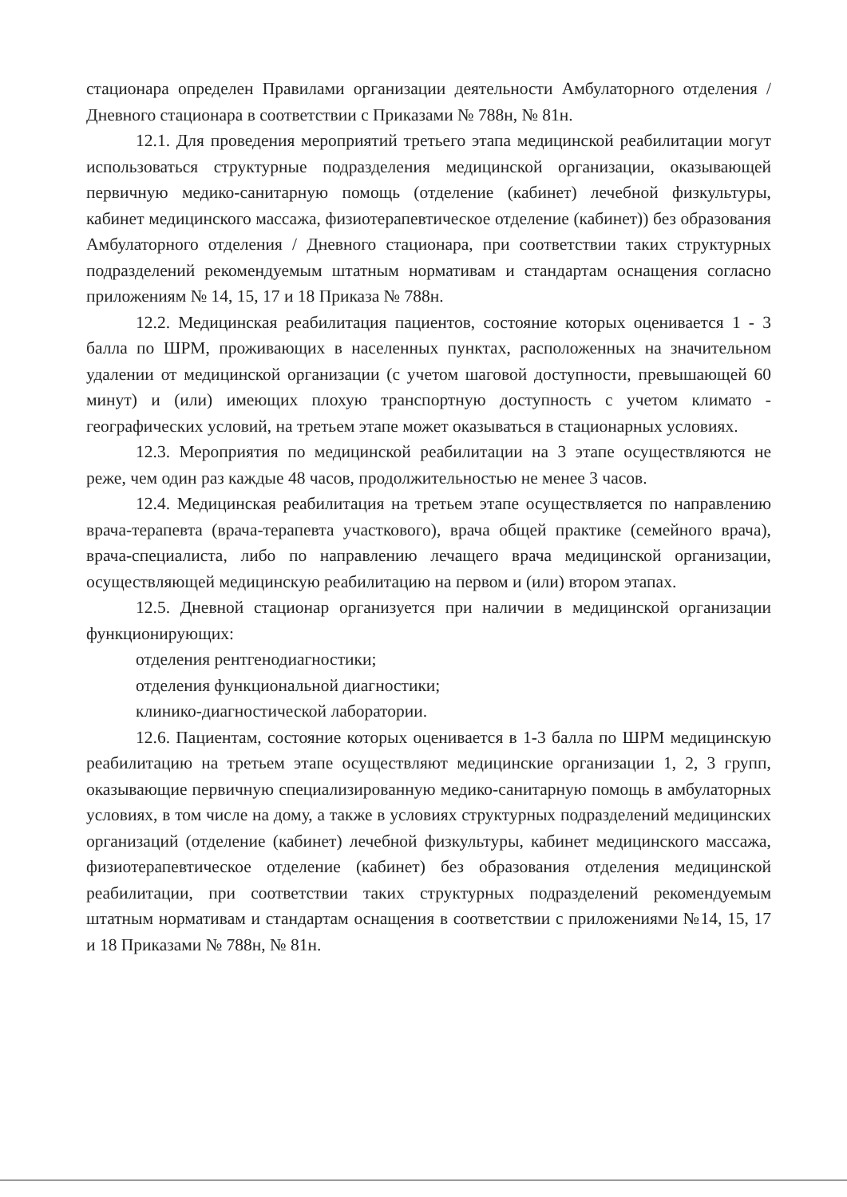стационара определен Правилами организации деятельности Амбулаторного отделения / Дневного стационара в соответствии с Приказами № 788н, № 81н.
12.1. Для проведения мероприятий третьего этапа медицинской реабилитации могут использоваться структурные подразделения медицинской организации, оказывающей первичную медико-санитарную помощь (отделение (кабинет) лечебной физкультуры, кабинет медицинского массажа, физиотерапевтическое отделение (кабинет)) без образования Амбулаторного отделения / Дневного стационара, при соответствии таких структурных подразделений рекомендуемым штатным нормативам и стандартам оснащения согласно приложениям № 14, 15, 17 и 18 Приказа № 788н.
12.2. Медицинская реабилитация пациентов, состояние которых оценивается 1 - 3 балла по ШРМ, проживающих в населенных пунктах, расположенных на значительном удалении от медицинской организации (с учетом шаговой доступности, превышающей 60 минут) и (или) имеющих плохую транспортную доступность с учетом климато - географических условий, на третьем этапе может оказываться в стационарных условиях.
12.3. Мероприятия по медицинской реабилитации на 3 этапе осуществляются не реже, чем один раз каждые 48 часов, продолжительностью не менее 3 часов.
12.4. Медицинская реабилитация на третьем этапе осуществляется по направлению врача-терапевта (врача-терапевта участкового), врача общей практике (семейного врача), врача-специалиста, либо по направлению лечащего врача медицинской организации, осуществляющей медицинскую реабилитацию на первом и (или) втором этапах.
12.5. Дневной стационар организуется при наличии в медицинской организации функционирующих:
отделения рентгенодиагностики;
отделения функциональной диагностики;
клинико-диагностической лаборатории.
12.6. Пациентам, состояние которых оценивается в 1-3 балла по ШРМ медицинскую реабилитацию на третьем этапе осуществляют медицинские организации 1, 2, 3 групп, оказывающие первичную специализированную медико-санитарную помощь в амбулаторных условиях, в том числе на дому, а также в условиях структурных подразделений медицинских организаций (отделение (кабинет) лечебной физкультуры, кабинет медицинского массажа, физиотерапевтическое отделение (кабинет) без образования отделения медицинской реабилитации, при соответствии таких структурных подразделений рекомендуемым штатным нормативам и стандартам оснащения в соответствии с приложениями №14, 15, 17 и 18 Приказами № 788н, № 81н.